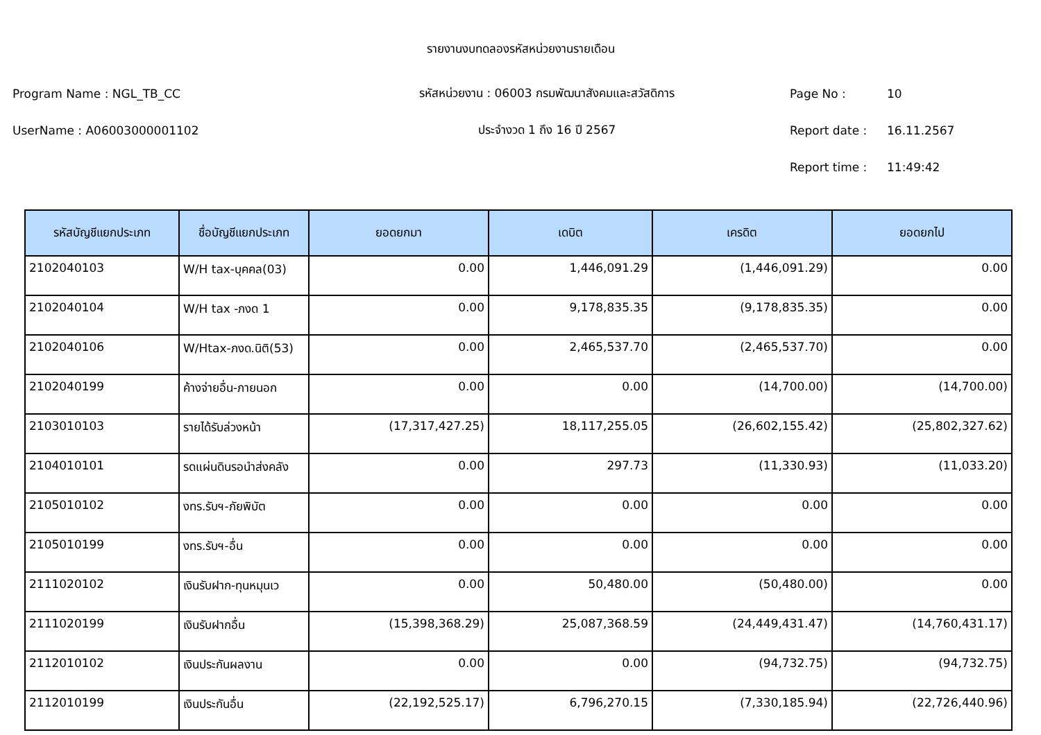รายงานงบทดลองรหัสหน่วยงานรายเดือน
Program Name : NGL_TB_CC
รหัสหน่วยงาน : 06003 กรมพัฒนาสังคมและสวัสดิการ
Page No : 10
UserName : A06003000001102 ประจำงวด 1 ถึง 16 ปี 2567 Report date : 16.11.2567
Report time : 11:49:42
| รหัสบัญชีแยกประเภท | ชื่อบัญชีแยกประเภท | ยอดยกมา | เดบิต | เครดิต | ยอดยกไป |
| --- | --- | --- | --- | --- | --- |
| 2102040103 | W/H tax-บุคคล(03) | 0.00 | 1,446,091.29 | (1,446,091.29) | 0.00 |
| 2102040104 | W/H tax -ภงด 1 | 0.00 | 9,178,835.35 | (9,178,835.35) | 0.00 |
| 2102040106 | W/Htax-ภงด.นิติ(53) | 0.00 | 2,465,537.70 | (2,465,537.70) | 0.00 |
| 2102040199 | ค้างจ่ายอื่น-ภายนอก | 0.00 | 0.00 | (14,700.00) | (14,700.00) |
| 2103010103 | รายได้รับล่วงหน้า | (17,317,427.25) | 18,117,255.05 | (26,602,155.42) | (25,802,327.62) |
| 2104010101 | รดแผ่นดินรอนำส่งคลัง | 0.00 | 297.73 | (11,330.93) | (11,033.20) |
| 2105010102 | งทร.รับฯ-ภัยพิบัต | 0.00 | 0.00 | 0.00 | 0.00 |
| 2105010199 | งทร.รับฯ-อื่น | 0.00 | 0.00 | 0.00 | 0.00 |
| 2111020102 | เงินรับฝาก-ทุนหมุนเว | 0.00 | 50,480.00 | (50,480.00) | 0.00 |
| 2111020199 | เงินรับฝากอื่น | (15,398,368.29) | 25,087,368.59 | (24,449,431.47) | (14,760,431.17) |
| 2112010102 | เงินประกันผลงาน | 0.00 | 0.00 | (94,732.75) | (94,732.75) |
| 2112010199 | เงินประกันอื่น | (22,192,525.17) | 6,796,270.15 | (7,330,185.94) | (22,726,440.96) |